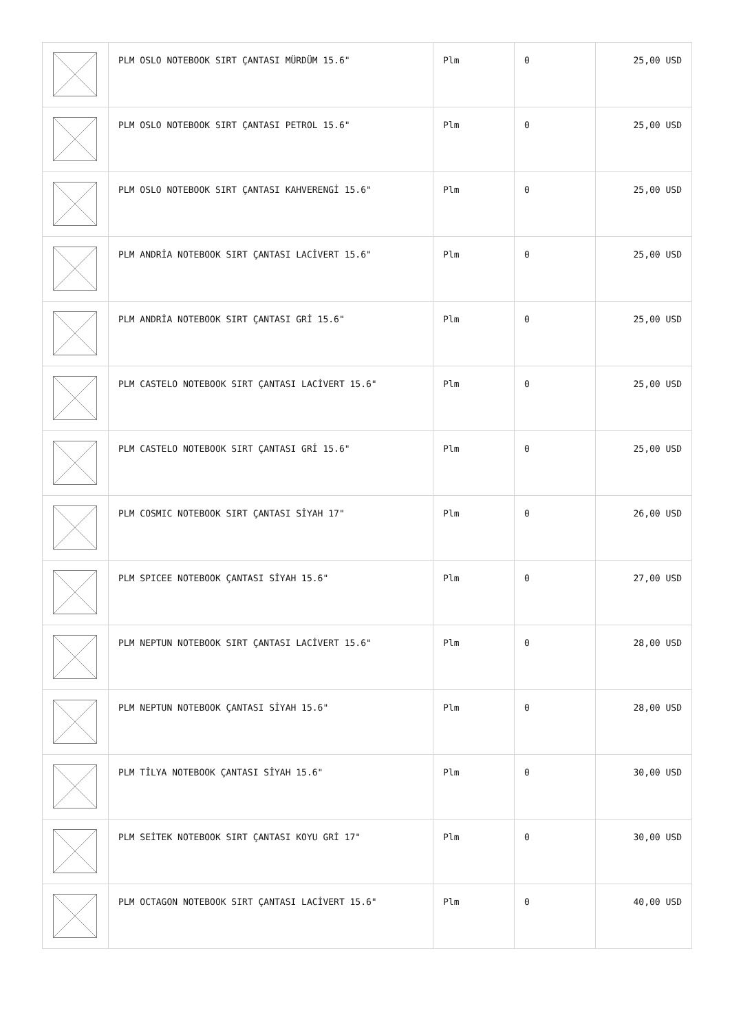| | PLM OSLO NOTEBOOK SIRT ÇANTASI MÜRDÜM 15.6" | Plm | 0 | 25,00 USD |
| | PLM OSLO NOTEBOOK SIRT ÇANTASI PETROL 15.6" | Plm | 0 | 25,00 USD |
| | PLM OSLO NOTEBOOK SIRT ÇANTASI KAHVERENGİ 15.6" | Plm | 0 | 25,00 USD |
| | PLM ANDRİA NOTEBOOK SIRT ÇANTASI LACİVERT 15.6" | Plm | 0 | 25,00 USD |
| | PLM ANDRİA NOTEBOOK SIRT ÇANTASI GRİ 15.6" | Plm | 0 | 25,00 USD |
| | PLM CASTELO NOTEBOOK SIRT ÇANTASI LACİVERT 15.6" | Plm | 0 | 25,00 USD |
| | PLM CASTELO NOTEBOOK SIRT ÇANTASI GRİ 15.6" | Plm | 0 | 25,00 USD |
| | PLM COSMIC NOTEBOOK SIRT ÇANTASI SİYAH 17" | Plm | 0 | 26,00 USD |
| | PLM SPICEE NOTEBOOK ÇANTASI SİYAH 15.6" | Plm | 0 | 27,00 USD |
| | PLM NEPTUN NOTEBOOK SIRT ÇANTASI LACİVERT 15.6" | Plm | 0 | 28,00 USD |
| | PLM NEPTUN NOTEBOOK ÇANTASI SİYAH 15.6" | Plm | 0 | 28,00 USD |
| | PLM TİLYA NOTEBOOK ÇANTASI SİYAH 15.6" | Plm | 0 | 30,00 USD |
| | PLM SEİTEK NOTEBOOK SIRT ÇANTASI KOYU GRİ 17" | Plm | 0 | 30,00 USD |
| | PLM OCTAGON NOTEBOOK SIRT ÇANTASI LACİVERT 15.6" | Plm | 0 | 40,00 USD |